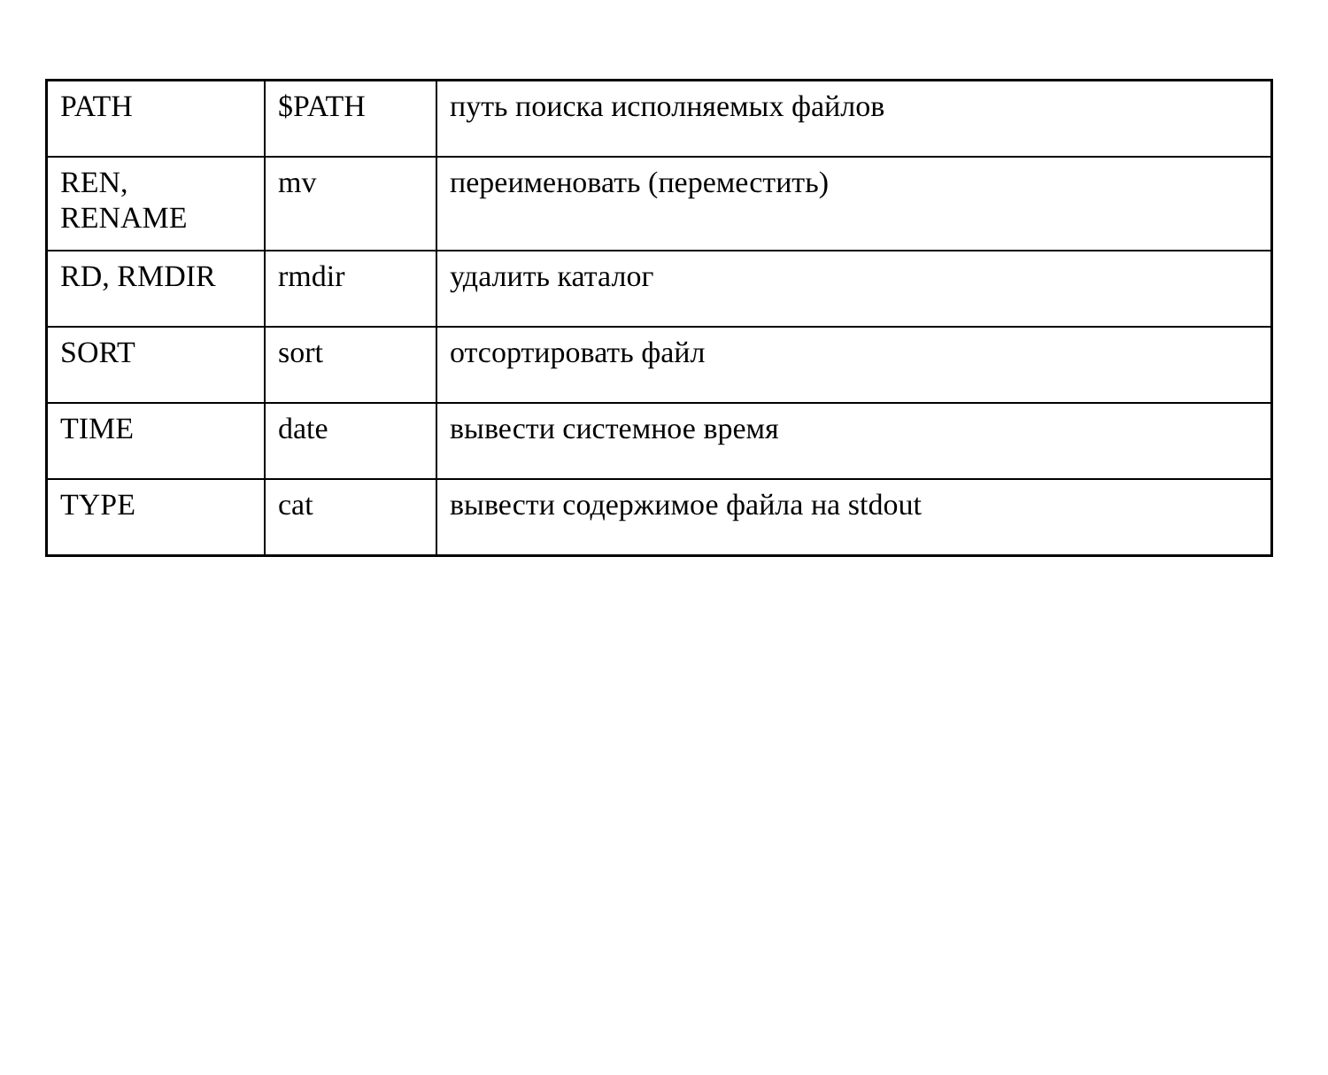| PATH | $PATH | путь поиска исполняемых файлов |
| REN, RENAME | mv | переименовать (переместить) |
| RD, RMDIR | rmdir | удалить каталог |
| SORT | sort | отсортировать файл |
| TIME | date | вывести системное время |
| TYPE | cat | вывести содержимое файла на stdout |